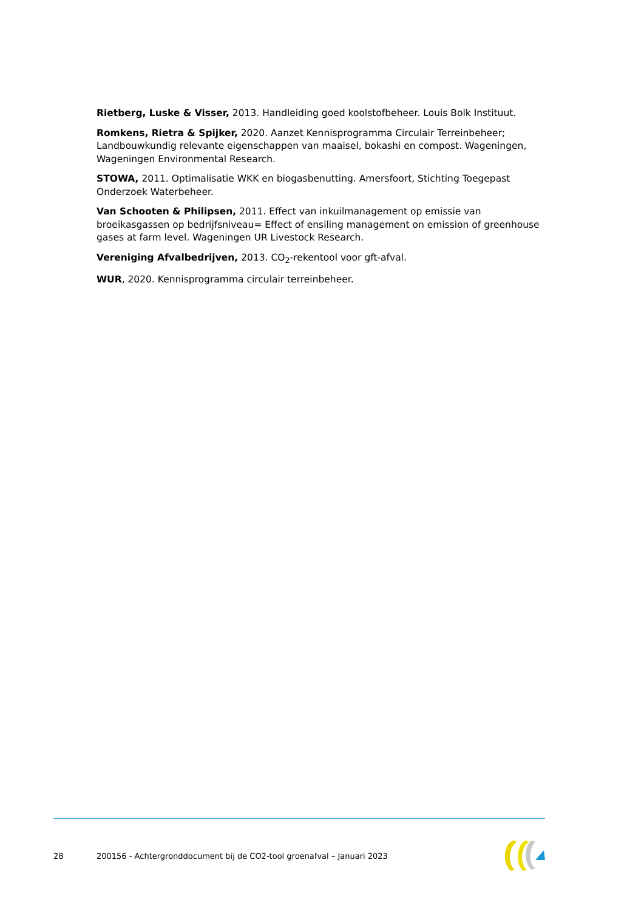Rietberg, Luske & Visser, 2013. Handleiding goed koolstofbeheer. Louis Bolk Instituut.
Romkens, Rietra & Spijker, 2020. Aanzet Kennisprogramma Circulair Terreinbeheer; Landbouwkundig relevante eigenschappen van maaisel, bokashi en compost. Wageningen, Wageningen Environmental Research.
STOWA, 2011. Optimalisatie WKK en biogasbenutting. Amersfoort, Stichting Toegepast Onderzoek Waterbeheer.
Van Schooten & Philipsen, 2011. Effect van inkuilmanagement op emissie van broeikasgassen op bedrijfsniveau= Effect of ensiling management on emission of greenhouse gases at farm level. Wageningen UR Livestock Research.
Vereniging Afvalbedrijven, 2013. CO<sub>2</sub>-rekentool voor gft-afval.
WUR, 2020. Kennisprogramma circulair terreinbeheer.
28 200156 - Achtergronddocument bij de CO2-tool groenafval – Januari 2023